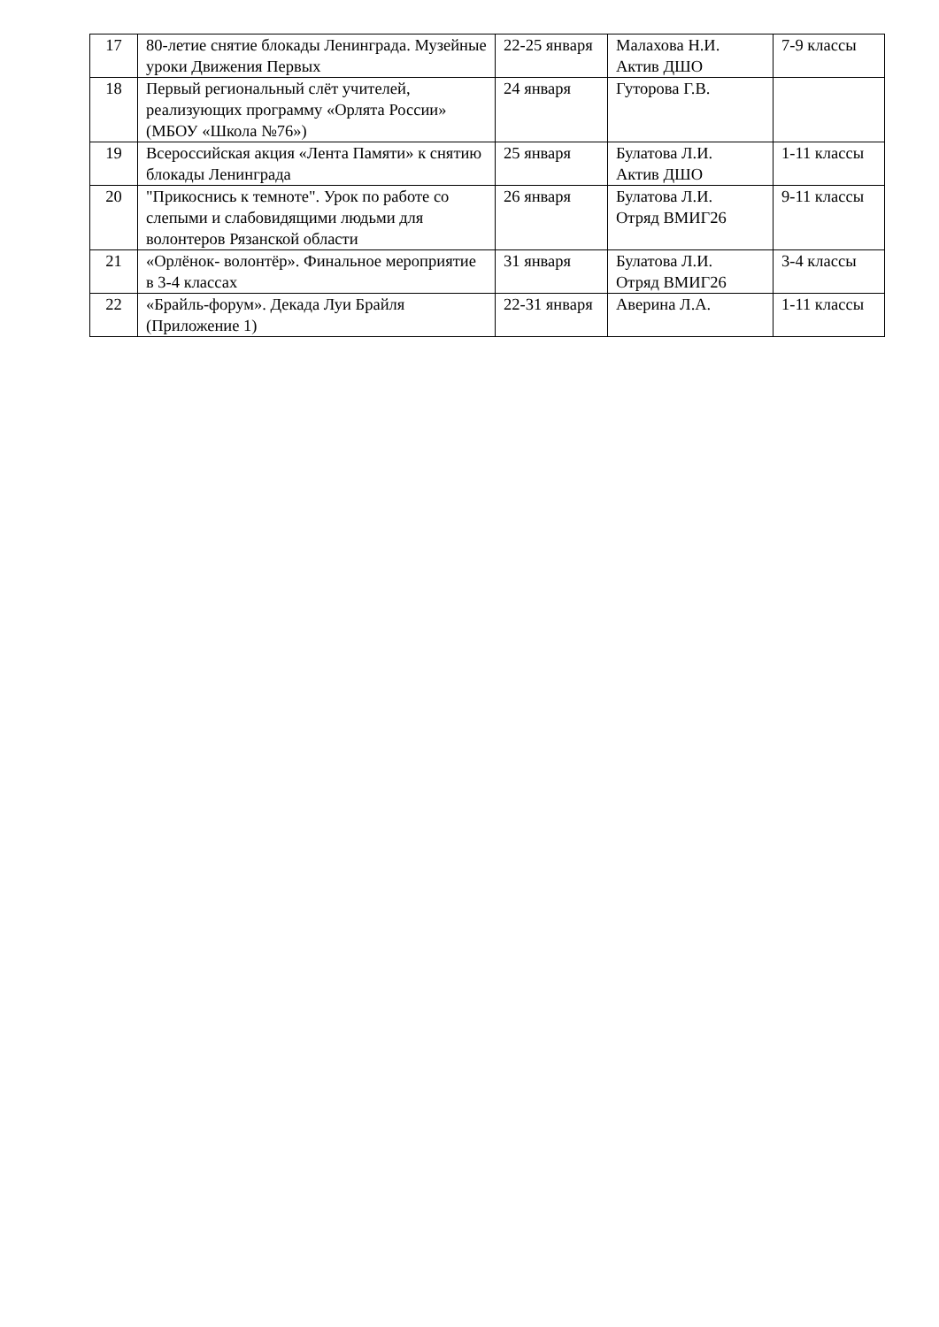| 17 | 80-летие снятие блокады Ленинграда. Музейные уроки Движения Первых | 22-25 января | Малахова Н.И. Актив ДШО | 7-9 классы |
| 18 | Первый региональный слёт учителей, реализующих программу «Орлята России» (МБОУ «Школа №76») | 24 января | Гуторова Г.В. | |
| 19 | Всероссийская акция «Лента Памяти» к снятию блокады Ленинграда | 25 января | Булатова Л.И. Актив ДШО | 1-11 классы |
| 20 | "Прикоснись к темноте". Урок по работе со слепыми и слабовидящими людьми для волонтеров Рязанской области | 26 января | Булатова Л.И. Отряд ВМИГ26 | 9-11 классы |
| 21 | «Орлёнок- волонтёр». Финальное мероприятие в 3-4 классах | 31 января | Булатова Л.И. Отряд ВМИГ26 | 3-4 классы |
| 22 | «Брайль-форум». Декада Луи Брайля (Приложение 1) | 22-31 января | Аверина Л.А. | 1-11 классы |